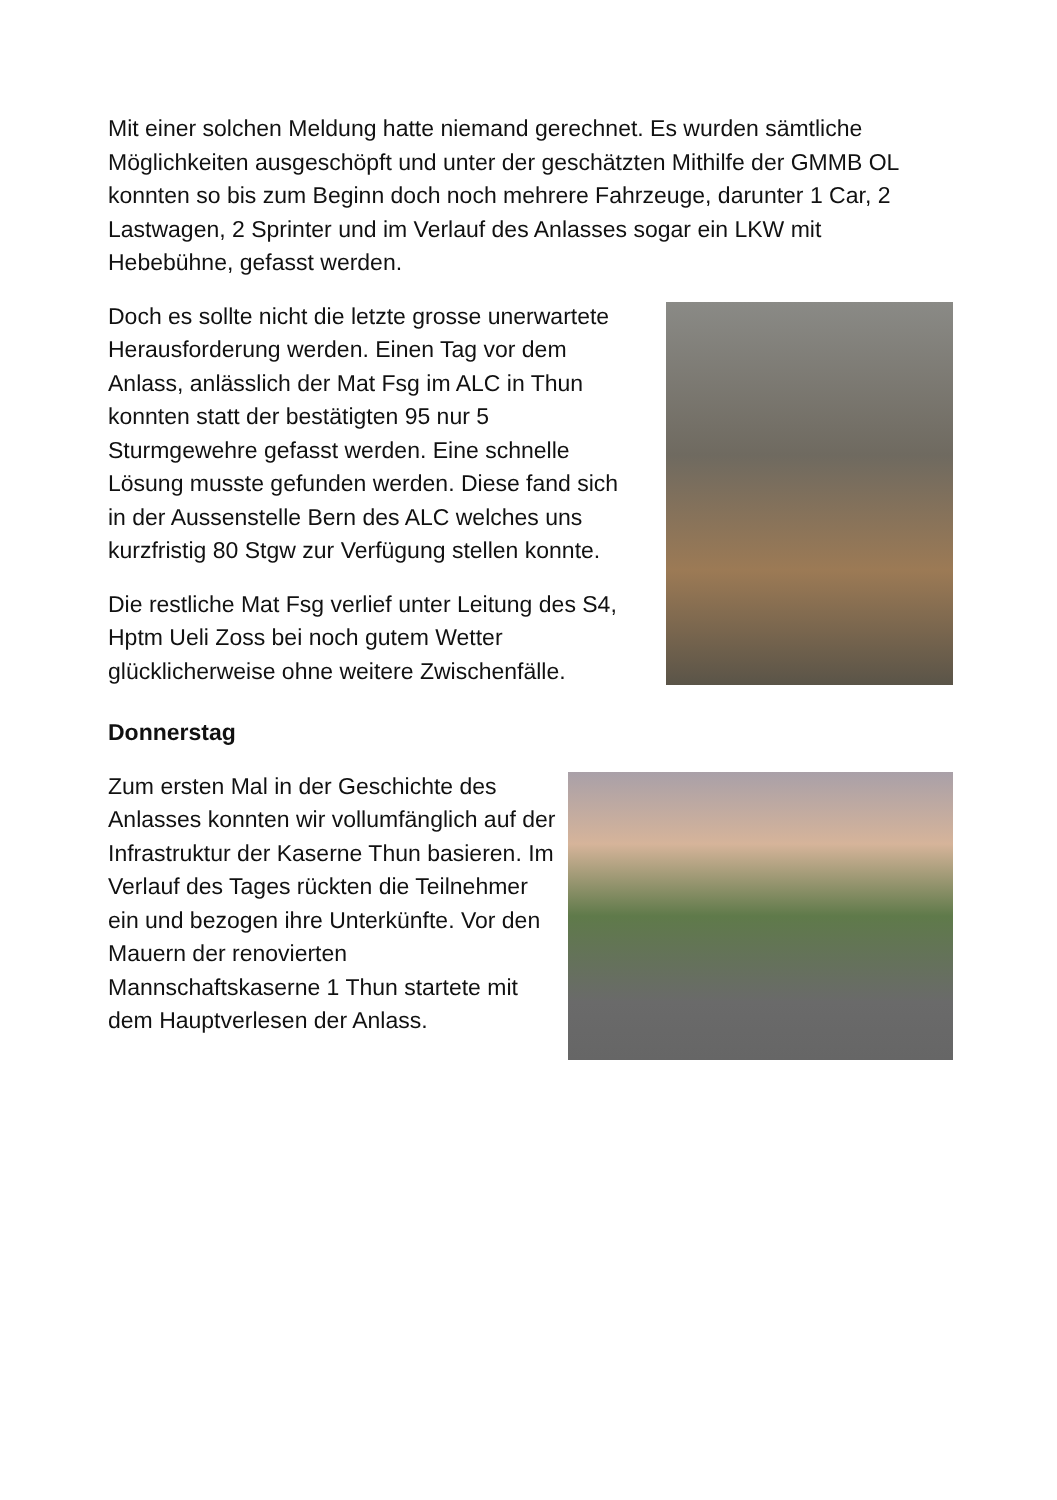Mit einer solchen Meldung hatte niemand gerechnet. Es wurden sämtliche Möglichkeiten ausgeschöpft und unter der geschätzten Mithilfe der GMMB OL konnten so bis zum Beginn doch noch mehrere Fahrzeuge, darunter 1 Car, 2 Lastwagen, 2 Sprinter und im Verlauf des Anlasses sogar ein LKW mit Hebebühne, gefasst werden.
Doch es sollte nicht die letzte grosse unerwartete Herausforderung werden. Einen Tag vor dem Anlass, anlässlich der Mat Fsg im ALC in Thun konnten statt der bestätigten 95 nur 5 Sturmgewehre gefasst werden. Eine schnelle Lösung musste gefunden werden. Diese fand sich in der Aussenstelle Bern des ALC welches uns kurzfristig 80 Stgw zur Verfügung stellen konnte.
Die restliche Mat Fsg verlief unter Leitung des S4, Hptm Ueli Zoss bei noch gutem Wetter glücklicherweise ohne weitere Zwischenfälle.
Donnerstag
Zum ersten Mal in der Geschichte des Anlasses konnten wir vollumfänglich auf der Infrastruktur der Kaserne Thun basieren. Im Verlauf des Tages rückten die Teilnehmer ein und bezogen ihre Unterkünfte. Vor den Mauern der renovierten Mannschaftskaserne 1 Thun startete mit dem Hauptverlesen der Anlass.